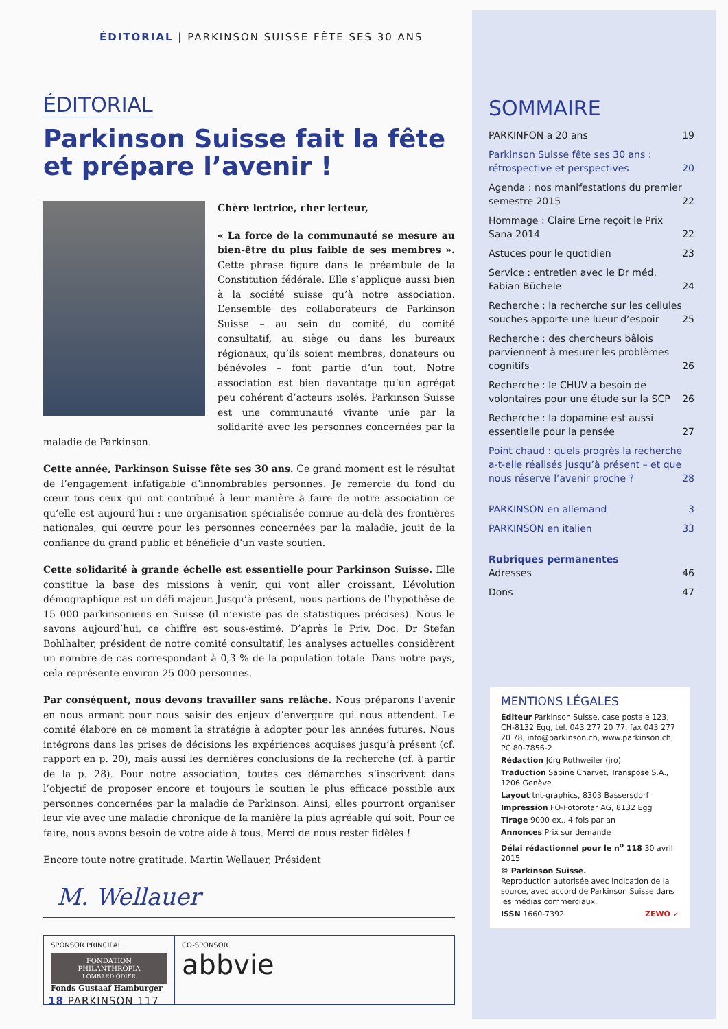ÉDITORIAL | PARKINSON SUISSE FÊTE SES 30 ANS
ÉDITORIAL
Parkinson Suisse fait la fête et prépare l’avenir !
Chère lectrice, cher lecteur,
« La force de la communauté se mesure au bien-être du plus faible de ses membres ». Cette phrase figure dans le préambule de la Constitution fédérale. Elle s’applique aussi bien à la société suisse qu’à notre association. L’ensemble des collaborateurs de Parkinson Suisse – au sein du comité, du comité consultatif, au siège ou dans les bureaux régionaux, qu’ils soient membres, donateurs ou bénévoles – font partie d’un tout. Notre association est bien davantage qu’un agrégat peu cohérent d’acteurs isolés. Parkinson Suisse est une communauté vivante unie par la solidarité avec les personnes concernées par la maladie de Parkinson.
Cette année, Parkinson Suisse fête ses 30 ans. Ce grand moment est le résultat de l’engagement infatigable d’innombrables personnes. Je remercie du fond du cœur tous ceux qui ont contribué à leur manière à faire de notre association ce qu’elle est aujourd’hui : une organisation spécialisée connue au-delà des frontières nationales, qui œuvre pour les personnes concernées par la maladie, jouit de la confiance du grand public et bénéficie d’un vaste soutien.
Cette solidarité à grande échelle est essentielle pour Parkinson Suisse. Elle constitue la base des missions à venir, qui vont aller croissant. L’évolution démographique est un défi majeur. Jusqu’à présent, nous partions de l’hypothèse de 15 000 parkinsoniens en Suisse (il n’existe pas de statistiques précises). Nous le savons aujourd’hui, ce chiffre est sous-estimé. D’après le Priv. Doc. Dr Stefan Bohlhalter, président de notre comité consultatif, les analyses actuelles considèrent un nombre de cas correspondant à 0,3 % de la population totale. Dans notre pays, cela représente environ 25 000 personnes.
Par conséquent, nous devons travailler sans relâche. Nous préparons l’avenir en nous armant pour nous saisir des enjeux d’envergure qui nous attendent. Le comité élabore en ce moment la stratégie à adopter pour les années futures. Nous intégrons dans les prises de décisions les expériences acquises jusqu’à présent (cf. rapport en p. 20), mais aussi les dernières conclusions de la recherche (cf. à partir de la p. 28). Pour notre association, toutes ces démarches s’inscrivent dans l’objectif de proposer encore et toujours le soutien le plus efficace possible aux personnes concernées par la maladie de Parkinson. Ainsi, elles pourront organiser leur vie avec une maladie chronique de la manière la plus agréable qui soit. Pour ce faire, nous avons besoin de votre aide à tous. Merci de nous rester fidèles !
Encore toute notre gratitude. Martin Wellauer, Président
M. Wellauer
SPONSOR PRINCIPAL
FONDATION
PHILANTHROPIA
LOMBARD ODIER
Fonds Gustaaf Hamburger
CO-SPONSOR
abbvie
SOMMAIRE
PARKINFON a 20 ans 19
Parkinson Suisse fête ses 30 ans : rétrospective et perspectives 20
Agenda : nos manifestations du premier semestre 2015 22
Hommage : Claire Erne reçoit le Prix Sana 2014 22
Astuces pour le quotidien 23
Service : entretien avec le Dr méd. Fabian Büchele 24
Recherche : la recherche sur les cellules souches apporte une lueur d’espoir 25
Recherche : des chercheurs bâlois parviennent à mesurer les problèmes cognitifs 26
Recherche : le CHUV a besoin de volontaires pour une étude sur la SCP 26
Recherche : la dopamine est aussi essentielle pour la pensée 27
Point chaud : quels progrès la recherche a-t-elle réalisés jusqu’à présent – et que nous réserve l’avenir proche ? 28
PARKINSON en allemand 3
PARKINSON en italien 33
Rubriques permanentes
Adresses 46
Dons 47
MENTIONS LÉGALES
Éditeur Parkinson Suisse, case postale 123, CH-8132 Egg, tél. 043 277 20 77, fax 043 277 20 78, info@parkinson.ch, www.parkinson.ch, PC 80-7856-2
Rédaction Jörg Rothweiler (jro)
Traduction Sabine Charvet, Transpose S.A., 1206 Genève
Layout tnt-graphics, 8303 Bassersdorf
Impression FO-Fotorotar AG, 8132 Egg
Tirage 9000 ex., 4 fois par an
Annonces Prix sur demande
Délai rédactionnel pour le n<sup>o</sup> 118 30 avril 2015
© Parkinson Suisse.
Reproduction autorisée avec indication de la source, avec accord de Parkinson Suisse dans les médias commerciaux.
ISSN 1660-7392 ZEWO ✓
18 PARKINSON 117